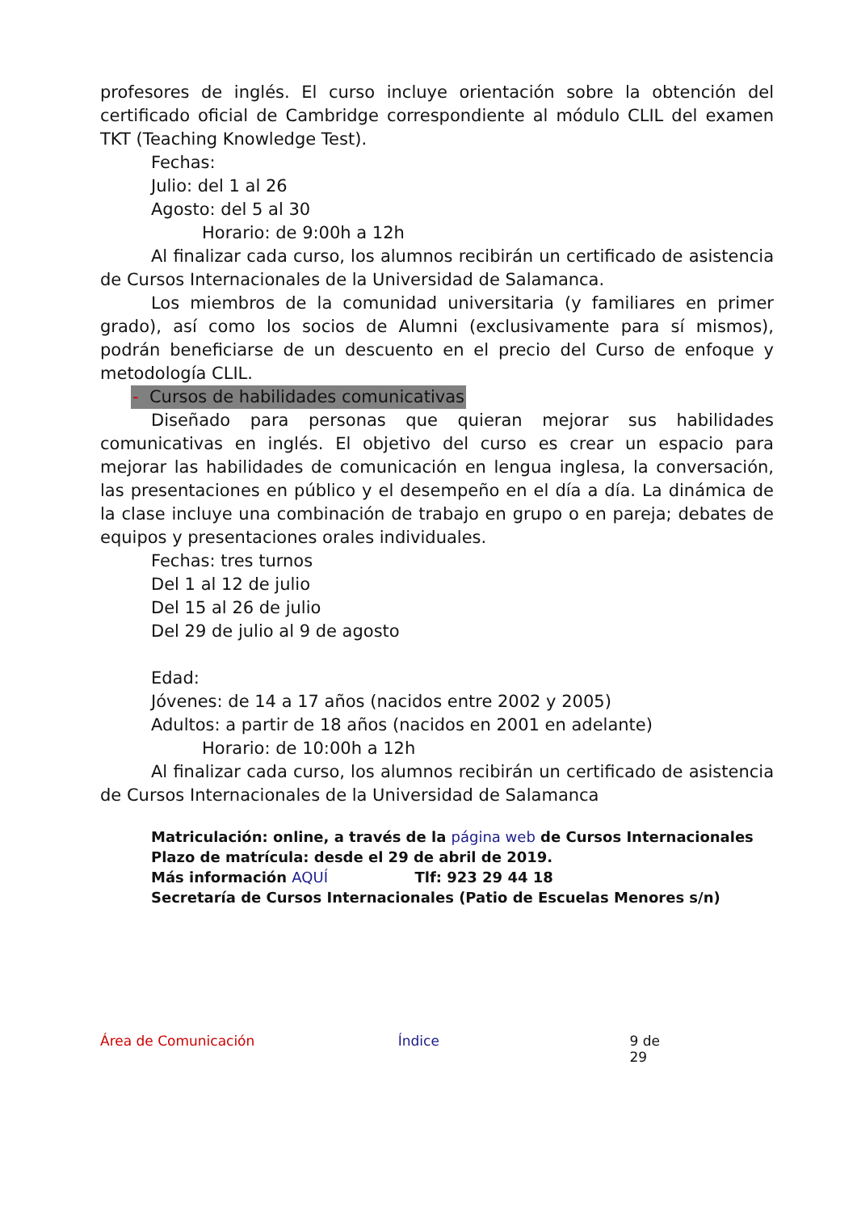profesores de inglés. El curso incluye orientación sobre la obtención del certificado oficial de Cambridge correspondiente al módulo CLIL del examen TKT (Teaching Knowledge Test).
Fechas:
Julio: del 1 al 26
Agosto: del 5 al 30
Horario: de 9:00h a 12h
Al finalizar cada curso, los alumnos recibirán un certificado de asistencia de Cursos Internacionales de la Universidad de Salamanca.
Los miembros de la comunidad universitaria (y familiares en primer grado), así como los socios de Alumni (exclusivamente para sí mismos), podrán beneficiarse de un descuento en el precio del Curso de enfoque y metodología CLIL.
- Cursos de habilidades comunicativas
Diseñado para personas que quieran mejorar sus habilidades comunicativas en inglés. El objetivo del curso es crear un espacio para mejorar las habilidades de comunicación en lengua inglesa, la conversación, las presentaciones en público y el desempeño en el día a día. La dinámica de la clase incluye una combinación de trabajo en grupo o en pareja; debates de equipos y presentaciones orales individuales.
Fechas: tres turnos
Del 1 al 12 de julio
Del 15 al 26 de julio
Del 29 de julio al 9 de agosto
Edad:
Jóvenes: de 14 a 17 años (nacidos entre 2002 y 2005)
Adultos: a partir de 18 años (nacidos en 2001 en adelante)
Horario: de 10:00h a 12h
Al finalizar cada curso, los alumnos recibirán un certificado de asistencia de Cursos Internacionales de la Universidad de Salamanca
Matriculación: online, a través de la página web de Cursos Internacionales
Plazo de matrícula: desde el 29 de abril de 2019.
Más información AQUÍ Tlf: 923 29 44 18
Secretaría de Cursos Internacionales (Patio de Escuelas Menores s/n)
Área de Comunicación Índice 9 de 29